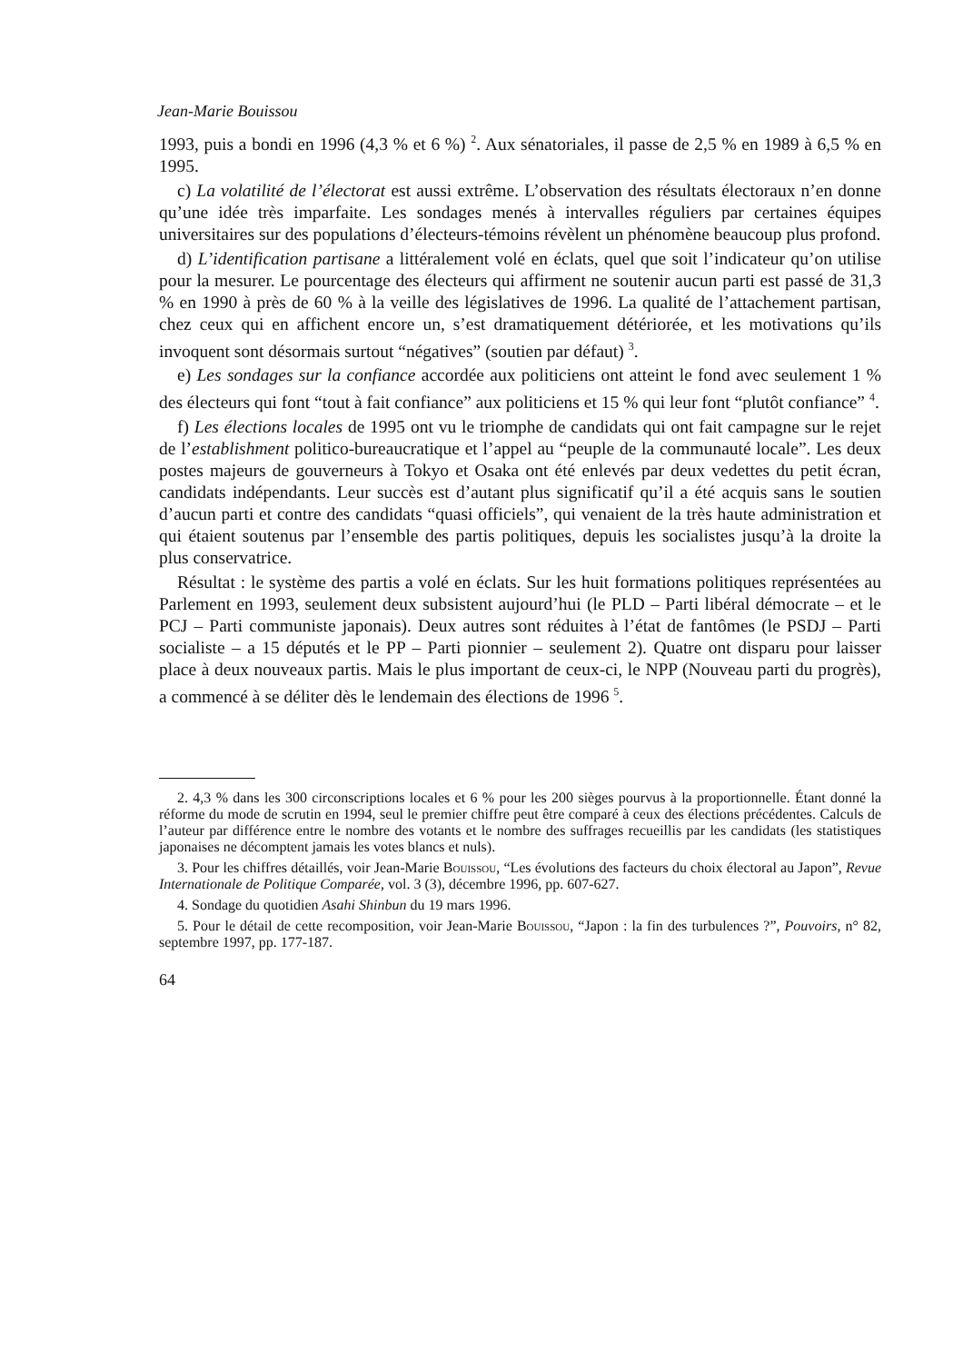Jean-Marie Bouissou
1993, puis a bondi en 1996 (4,3 % et 6 %) <sup>2</sup>. Aux sénatoriales, il passe de 2,5 % en 1989 à 6,5 % en 1995.
c) La volatilité de l’électorat est aussi extrême. L’observation des résultats électoraux n’en donne qu’une idée très imparfaite. Les sondages menés à intervalles réguliers par certaines équipes universitaires sur des populations d’électeurs-témoins révèlent un phénomène beaucoup plus profond.
d) L’identification partisane a littéralement volé en éclats, quel que soit l’indicateur qu’on utilise pour la mesurer. Le pourcentage des électeurs qui affirment ne soutenir aucun parti est passé de 31,3 % en 1990 à près de 60 % à la veille des législatives de 1996. La qualité de l’attachement partisan, chez ceux qui en affichent encore un, s’est dramatiquement détériorée, et les motivations qu’ils invoquent sont désormais surtout “négatives” (soutien par défaut) <sup>3</sup>.
e) Les sondages sur la confiance accordée aux politiciens ont atteint le fond avec seulement 1 % des électeurs qui font “tout à fait confiance” aux politiciens et 15 % qui leur font “plutôt confiance” <sup>4</sup>.
f) Les élections locales de 1995 ont vu le triomphe de candidats qui ont fait campagne sur le rejet de l’establishment politico-bureaucratique et l’appel au “peuple de la communauté locale”. Les deux postes majeurs de gouverneurs à Tokyo et Osaka ont été enlevés par deux vedettes du petit écran, candidats indépendants. Leur succès est d’autant plus significatif qu’il a été acquis sans le soutien d’aucun parti et contre des candidats “quasi officiels”, qui venaient de la très haute administration et qui étaient soutenus par l’ensemble des partis politiques, depuis les socialistes jusqu’à la droite la plus conservatrice.
Résultat : le système des partis a volé en éclats. Sur les huit formations politiques représentées au Parlement en 1993, seulement deux subsistent aujourd’hui (le PLD – Parti libéral démocrate – et le PCJ – Parti communiste japonais). Deux autres sont réduites à l’état de fantômes (le PSDJ – Parti socialiste – a 15 députés et le PP – Parti pionnier – seulement 2). Quatre ont disparu pour laisser place à deux nouveaux partis. Mais le plus important de ceux-ci, le NPP (Nouveau parti du progrès), a commencé à se déliter dès le lendemain des élections de 1996 <sup>5</sup>.
2. 4,3 % dans les 300 circonscriptions locales et 6 % pour les 200 sièges pourvus à la proportionnelle. Étant donné la réforme du mode de scrutin en 1994, seul le premier chiffre peut être comparé à ceux des élections précédentes. Calculs de l’auteur par différence entre le nombre des votants et le nombre des suffrages recueillis par les candidats (les statistiques japonaises ne décomptent jamais les votes blancs et nuls).
3. Pour les chiffres détaillés, voir Jean-Marie Bouissou, “Les évolutions des facteurs du choix électoral au Japon”, Revue Internationale de Politique Comparée, vol. 3 (3), décembre 1996, pp. 607-627.
4. Sondage du quotidien Asahi Shinbun du 19 mars 1996.
5. Pour le détail de cette recomposition, voir Jean-Marie Bouissou, “Japon : la fin des turbulences ?”, Pouvoirs, n° 82, septembre 1997, pp. 177-187.
64